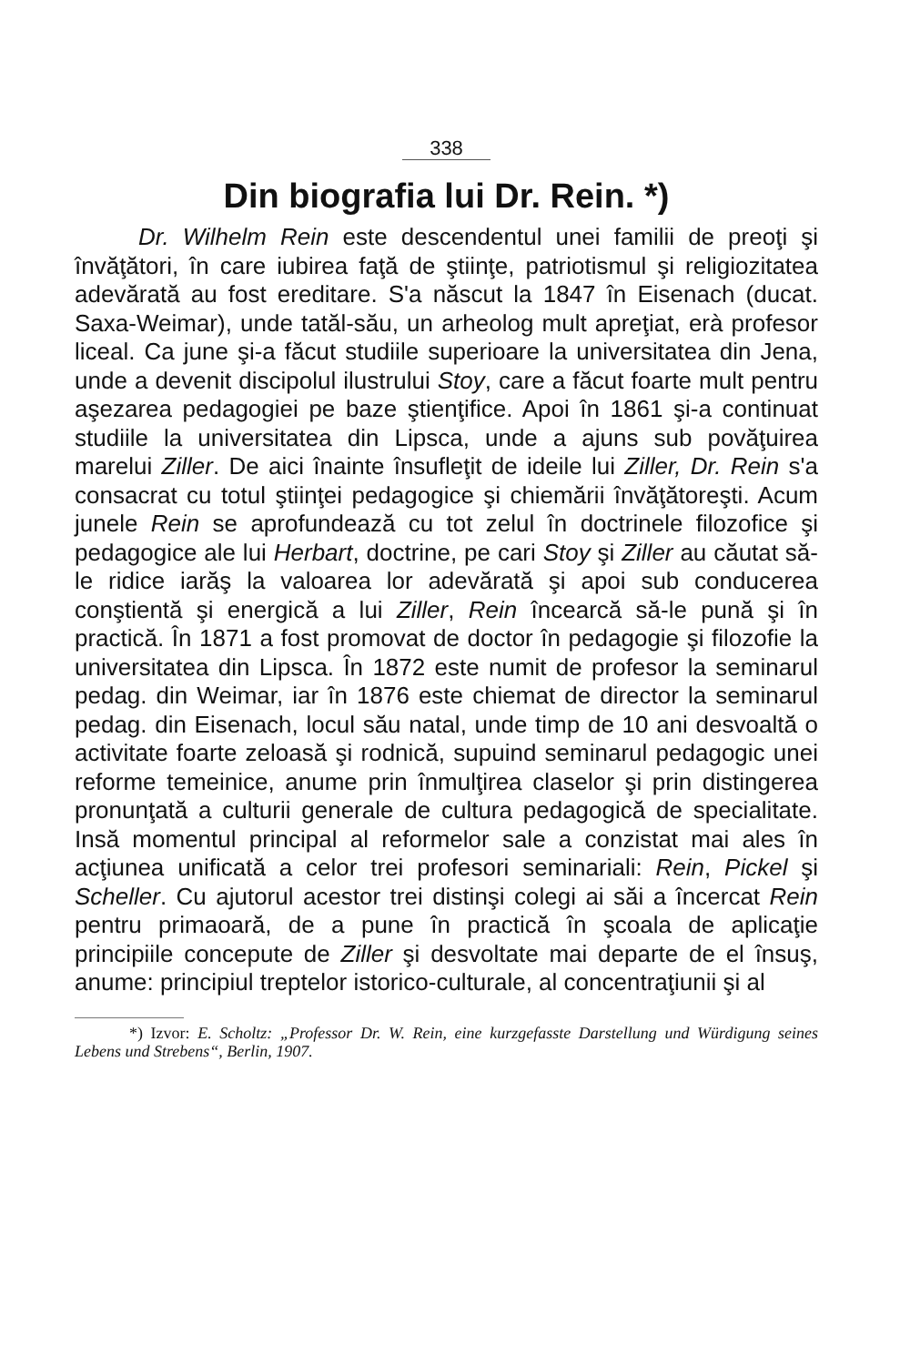338
Din biografia lui Dr. Rein. *)
Dr. Wilhelm Rein este descendentul unei familii de preoţi şi învăţători, în care iubirea faţă de ştiinţe, patriotismul şi religiozitatea adevărată au fost ereditare. S'a născut la 1847 în Eisenach (ducat. Saxa-Weimar), unde tatăl-său, un arheolog mult apreţiat, erà profesor liceal. Ca june şi-a făcut studiile superioare la universitatea din Jena, unde a devenit discipolul ilustrului Stoy, care a făcut foarte mult pentru aşezarea pedagogiei pe baze ştienţifice. Apoi în 1861 şi-a continuat studiile la universitatea din Lipsca, unde a ajuns sub povăţuirea marelui Ziller. De aici înainte însufleţit de ideile lui Ziller, Dr. Rein s'a consacrat cu totul ştiinţei pedagogice şi chiemării învăţătoreşti. Acum junele Rein se aprofundează cu tot zelul în doctrinele filozofice şi pedagogice ale lui Herbart, doctrine, pe cari Stoy şi Ziller au căutat să-le ridice iarăş la valoarea lor adevărată şi apoi sub conducerea conştientă şi energică a lui Ziller, Rein încearcă să-le pună şi în practică. În 1871 a fost promovat de doctor în pedagogie şi filozofie la universitatea din Lipsca. În 1872 este numit de profesor la seminarul pedag. din Weimar, iar în 1876 este chiemat de director la seminarul pedag. din Eisenach, locul său natal, unde timp de 10 ani desvoaltă o activitate foarte zeloasă şi rodnică, supuind seminarul pedagogic unei reforme temeinice, anume prin înmulţirea claselor şi prin distingerea pronunţată a culturii generale de cultura pedagogică de specialitate. Insă momentul principal al reformelor sale a conzistat mai ales în acţiunea unificată a celor trei profesori seminariali: Rein, Pickel şi Scheller. Cu ajutorul acestor trei distinşi colegi ai săi a încercat Rein pentru primaoară, de a pune în practică în şcoala de aplicaţie principiile concepute de Ziller şi desvoltate mai departe de el însuş, anume: principiul treptelor istorico-culturale, al concentraţiunii şi al
*) Izvor: E. Scholtz: „Professor Dr. W. Rein, eine kurzgefasste Darstellung und Würdigung seines Lebens und Strebens“, Berlin, 1907.